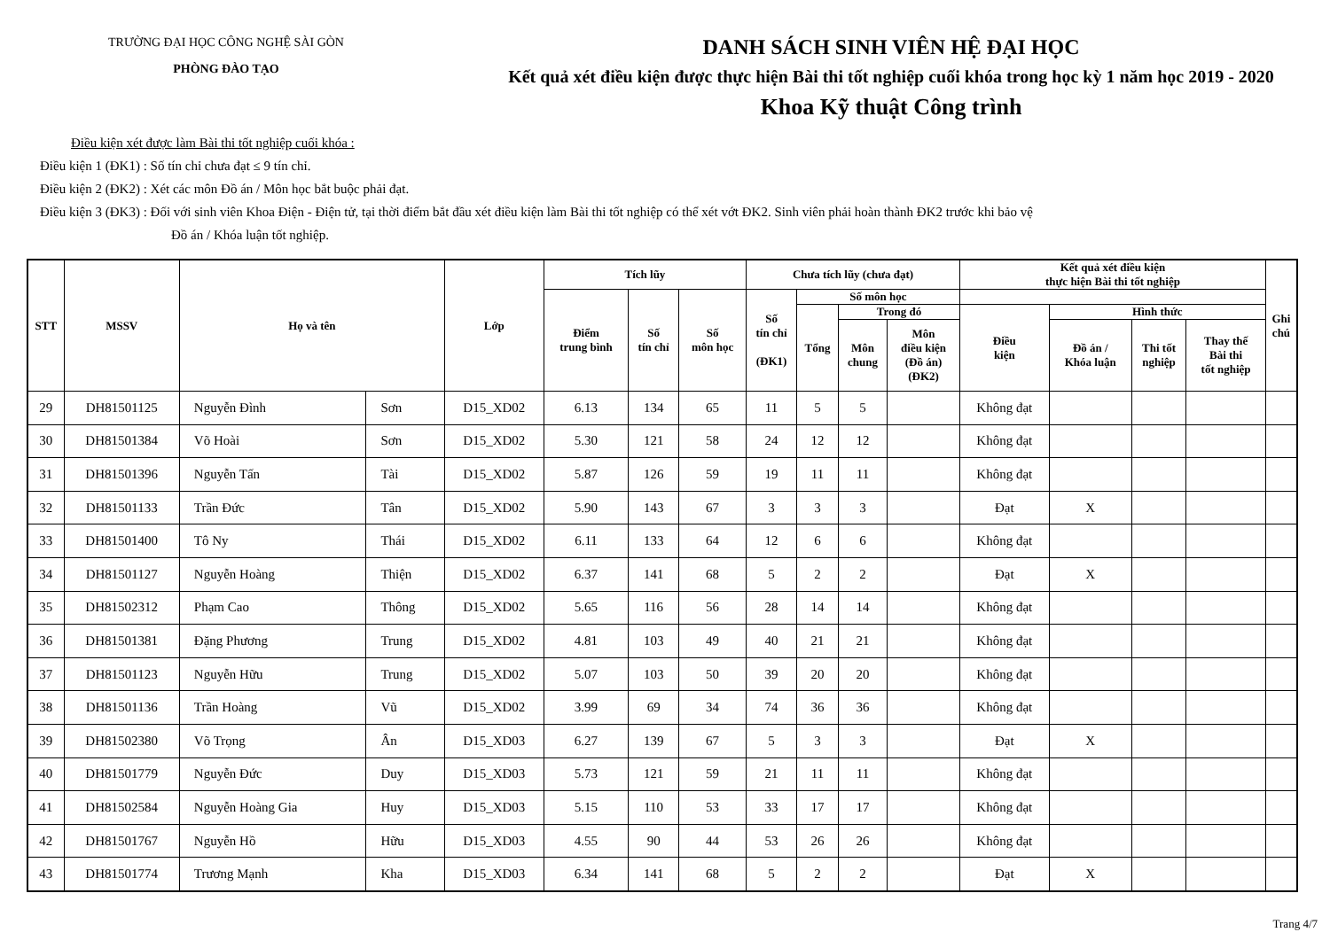TRƯỜNG ĐẠI HỌC CÔNG NGHỆ SÀI GÒN
PHÒNG ĐÀO TẠO
DANH SÁCH SINH VIÊN HỆ ĐẠI HỌC
Kết quả xét điều kiện được thực hiện Bài thi tốt nghiệp cuối khóa trong học kỳ 1 năm học 2019 - 2020
Khoa Kỹ thuật Công trình
Điều kiện xét được làm Bài thi tốt nghiệp cuối khóa :
Điều kiện 1 (ĐK1) : Số tín chỉ chưa đạt ≤ 9 tín chỉ.
Điều kiện 2 (ĐK2) : Xét các môn Đồ án / Môn học bắt buộc phải đạt.
Điều kiện 3 (ĐK3) : Đối với sinh viên Khoa Điện - Điện tử, tại thời điểm bắt đầu xét điều kiện làm Bài thi tốt nghiệp có thể xét vớt ĐK2. Sinh viên phải hoàn thành ĐK2 trước khi bảo vệ
Đồ án / Khóa luận tốt nghiệp.
| STT | MSSV | Họ và tên | | Lớp | Tích lũy | | | Chưa tích lũy (chưa đạt) | | | | Kết quả xét điều kiện thực hiện Bài thi tốt nghiệp | | | | Ghi chú |
| --- | --- | --- | --- | --- | --- | --- | --- | --- | --- | --- | --- | --- | --- | --- | --- | --- |
| | | | | | Điểm trung bình | Số tín chỉ | Số môn học | Số tín chỉ (ĐK1) | Số môn học | | | | | | | |
| | | | | | | | | | Tổng | Trong đó | | Điều kiện | Hình thức | | | |
| | | | | | | | | | | Môn chung | Môn điều kiện (Đồ án) (ĐK2) | | Đồ án / Khóa luận | Thi tốt nghiệp | Thay thế Bài thi tốt nghiệp | |
| 29 | DH81501125 | Nguyễn Đình | Sơn | D15_XD02 | 6.13 | 134 | 65 | 11 | 5 | 5 | | Không đạt | | | | |
| 30 | DH81501384 | Võ Hoài | Sơn | D15_XD02 | 5.30 | 121 | 58 | 24 | 12 | 12 | | Không đạt | | | | |
| 31 | DH81501396 | Nguyễn Tấn | Tài | D15_XD02 | 5.87 | 126 | 59 | 19 | 11 | 11 | | Không đạt | | | | |
| 32 | DH81501133 | Trần Đức | Tân | D15_XD02 | 5.90 | 143 | 67 | 3 | 3 | 3 | | Đạt | X | | | |
| 33 | DH81501400 | Tô Ny | Thái | D15_XD02 | 6.11 | 133 | 64 | 12 | 6 | 6 | | Không đạt | | | | |
| 34 | DH81501127 | Nguyễn Hoàng | Thiện | D15_XD02 | 6.37 | 141 | 68 | 5 | 2 | 2 | | Đạt | X | | | |
| 35 | DH81502312 | Phạm Cao | Thông | D15_XD02 | 5.65 | 116 | 56 | 28 | 14 | 14 | | Không đạt | | | | |
| 36 | DH81501381 | Đặng Phương | Trung | D15_XD02 | 4.81 | 103 | 49 | 40 | 21 | 21 | | Không đạt | | | | |
| 37 | DH81501123 | Nguyễn Hữu | Trung | D15_XD02 | 5.07 | 103 | 50 | 39 | 20 | 20 | | Không đạt | | | | |
| 38 | DH81501136 | Trần Hoàng | Vũ | D15_XD02 | 3.99 | 69 | 34 | 74 | 36 | 36 | | Không đạt | | | | |
| 39 | DH81502380 | Võ Trọng | Ân | D15_XD03 | 6.27 | 139 | 67 | 5 | 3 | 3 | | Đạt | X | | | |
| 40 | DH81501779 | Nguyễn Đức | Duy | D15_XD03 | 5.73 | 121 | 59 | 21 | 11 | 11 | | Không đạt | | | | |
| 41 | DH81502584 | Nguyễn Hoàng Gia | Huy | D15_XD03 | 5.15 | 110 | 53 | 33 | 17 | 17 | | Không đạt | | | | |
| 42 | DH81501767 | Nguyễn Hồ | Hữu | D15_XD03 | 4.55 | 90 | 44 | 53 | 26 | 26 | | Không đạt | | | | |
| 43 | DH81501774 | Trương Mạnh | Kha | D15_XD03 | 6.34 | 141 | 68 | 5 | 2 | 2 | | Đạt | X | | | |
Trang 4/7